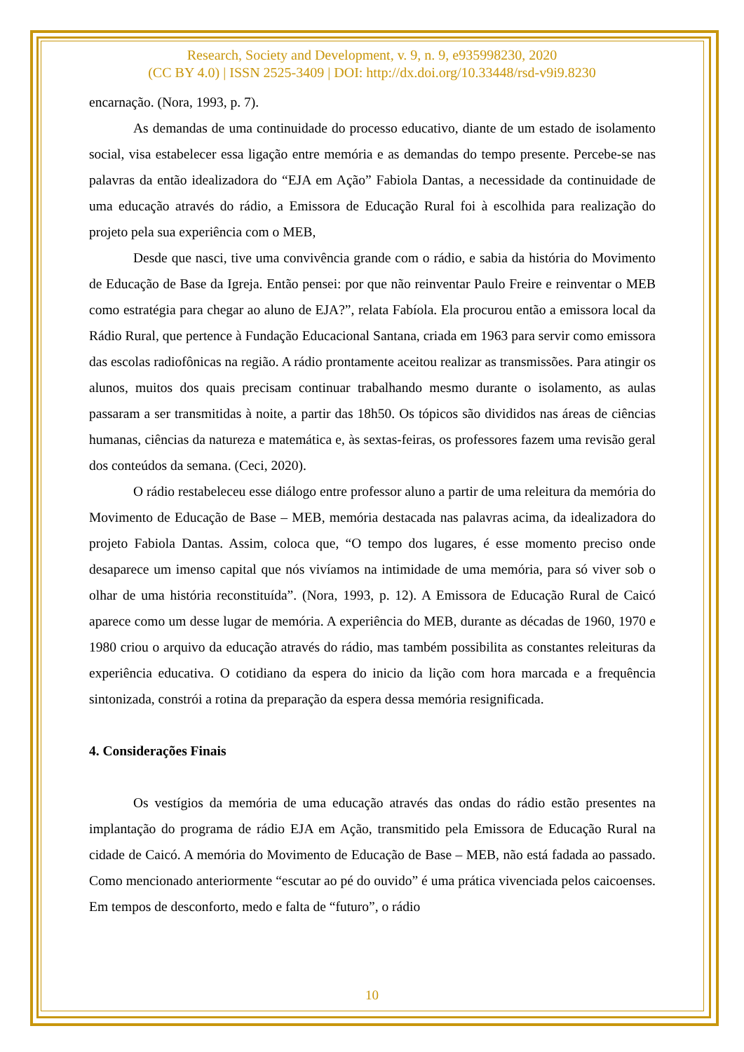Research, Society and Development, v. 9, n. 9, e935998230, 2020
(CC BY 4.0) | ISSN 2525-3409 | DOI: http://dx.doi.org/10.33448/rsd-v9i9.8230
encarnação. (Nora, 1993, p. 7).
As demandas de uma continuidade do processo educativo, diante de um estado de isolamento social, visa estabelecer essa ligação entre memória e as demandas do tempo presente. Percebe-se nas palavras da então idealizadora do “EJA em Ação” Fabiola Dantas, a necessidade da continuidade de uma educação através do rádio, a Emissora de Educação Rural foi à escolhida para realização do projeto pela sua experiência com o MEB,
Desde que nasci, tive uma convivência grande com o rádio, e sabia da história do Movimento de Educação de Base da Igreja. Então pensei: por que não reinventar Paulo Freire e reinventar o MEB como estratégia para chegar ao aluno de EJA?”, relata Fabíola. Ela procurou então a emissora local da Rádio Rural, que pertence à Fundação Educacional Santana, criada em 1963 para servir como emissora das escolas radiofônicas na região. A rádio prontamente aceitou realizar as transmissões. Para atingir os alunos, muitos dos quais precisam continuar trabalhando mesmo durante o isolamento, as aulas passaram a ser transmitidas à noite, a partir das 18h50. Os tópicos são divididos nas áreas de ciências humanas, ciências da natureza e matemática e, às sextas-feiras, os professores fazem uma revisão geral dos conteúdos da semana. (Ceci, 2020).
O rádio restabeleceu esse diálogo entre professor aluno a partir de uma releitura da memória do Movimento de Educação de Base – MEB, memória destacada nas palavras acima, da idealizadora do projeto Fabiola Dantas. Assim, coloca que, “O tempo dos lugares, é esse momento preciso onde desaparece um imenso capital que nós vivíamos na intimidade de uma memória, para só viver sob o olhar de uma história reconstituída”. (Nora, 1993, p. 12). A Emissora de Educação Rural de Caicó aparece como um desse lugar de memória. A experiência do MEB, durante as décadas de 1960, 1970 e 1980 criou o arquivo da educação através do rádio, mas também possibilita as constantes releituras da experiência educativa. O cotidiano da espera do inicio da lição com hora marcada e a frequência sintonizada, constrói a rotina da preparação da espera dessa memória resignificada.
4. Considerações Finais
Os vestígios da memória de uma educação através das ondas do rádio estão presentes na implantação do programa de rádio EJA em Ação, transmitido pela Emissora de Educação Rural na cidade de Caicó. A memória do Movimento de Educação de Base – MEB, não está fadada ao passado. Como mencionado anteriormente “escutar ao pé do ouvido” é uma prática vivenciada pelos caicoenses. Em tempos de desconforto, medo e falta de “futuro”, o rádio
10